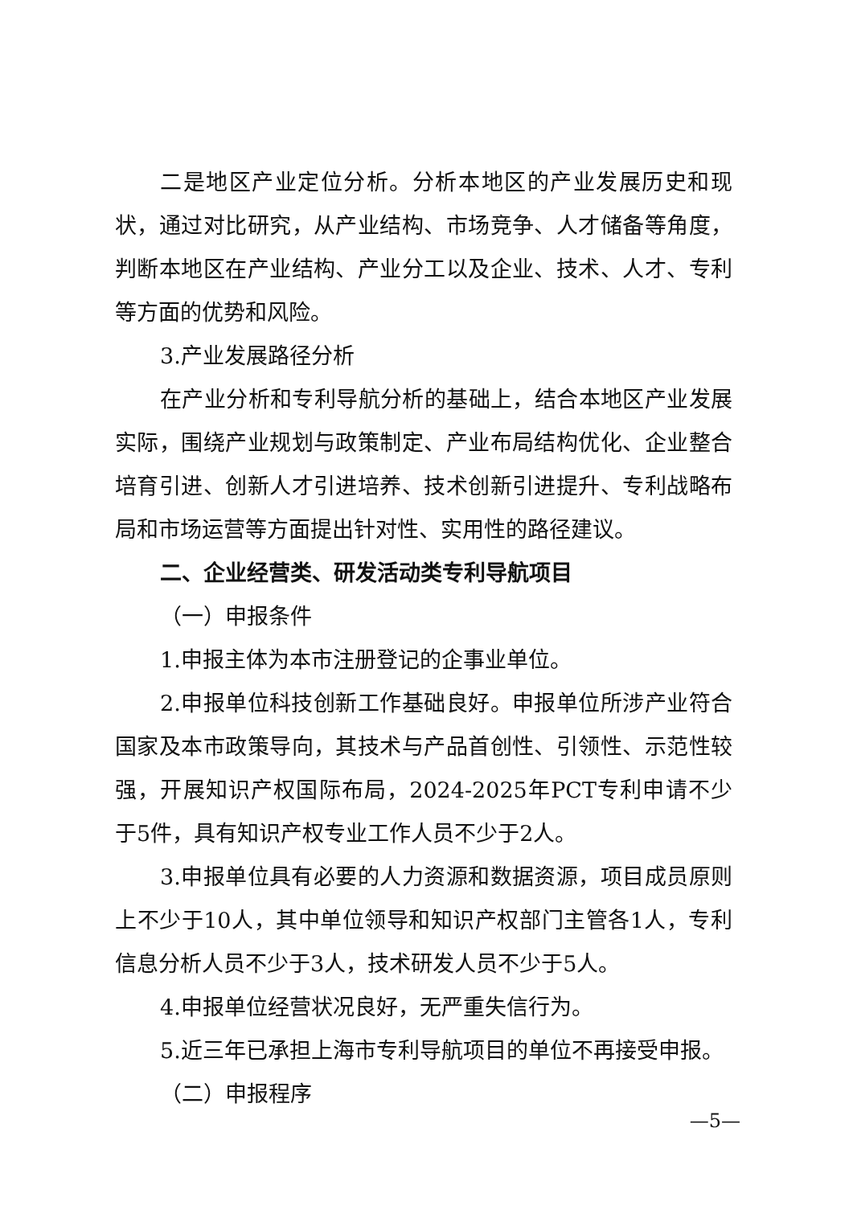二是地区产业定位分析。分析本地区的产业发展历史和现状，通过对比研究，从产业结构、市场竞争、人才储备等角度，判断本地区在产业结构、产业分工以及企业、技术、人才、专利等方面的优势和风险。
3.产业发展路径分析
在产业分析和专利导航分析的基础上，结合本地区产业发展实际，围绕产业规划与政策制定、产业布局结构优化、企业整合培育引进、创新人才引进培养、技术创新引进提升、专利战略布局和市场运营等方面提出针对性、实用性的路径建议。
二、企业经营类、研发活动类专利导航项目
（一）申报条件
1.申报主体为本市注册登记的企事业单位。
2.申报单位科技创新工作基础良好。申报单位所涉产业符合国家及本市政策导向，其技术与产品首创性、引领性、示范性较强，开展知识产权国际布局，2024-2025年PCT专利申请不少于5件，具有知识产权专业工作人员不少于2人。
3.申报单位具有必要的人力资源和数据资源，项目成员原则上不少于10人，其中单位领导和知识产权部门主管各1人，专利信息分析人员不少于3人，技术研发人员不少于5人。
4.申报单位经营状况良好，无严重失信行为。
5.近三年已承担上海市专利导航项目的单位不再接受申报。
（二）申报程序
—5—